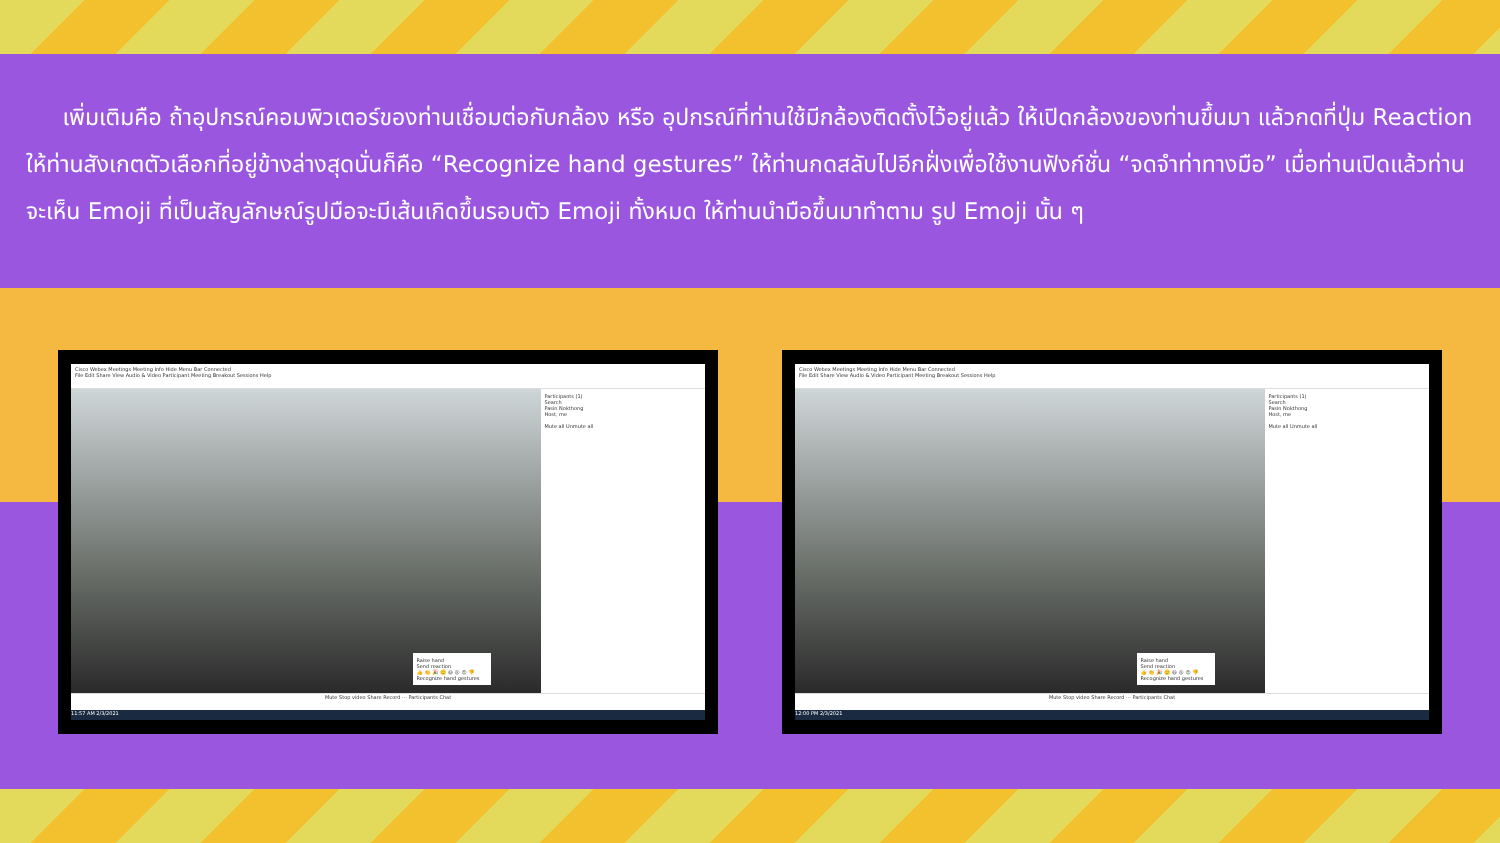เพิ่มเติมคือ ถ้าอุปกรณ์คอมพิวเตอร์ของท่านเชื่อมต่อกับกล้อง หรือ อุปกรณ์ที่ท่านใช้มีกล้องติดตั้งไว้อยู่แล้ว ให้เปิดกล้องของท่านขึ้นมา แล้วกดที่ปุ่ม Reaction ให้ท่านสังเกตตัวเลือกที่อยู่ข้างล่างสุดนั่นก็คือ “Recognize hand gestures” ให้ท่านกดสลับไปอีกฝั่งเพื่อใช้งานฟังก์ชั่น “จดจำท่าทางมือ” เมื่อท่านเปิดแล้วท่านจะเห็น Emoji ที่เป็นสัญลักษณ์รูปมือจะมีเส้นเกิดขึ้นรอบตัว Emoji ทั้งหมด ให้ท่านนำมือขึ้นมาทำตาม รูป Emoji นั้น ๆ
Cisco Webex Meetings Meeting Info Hide Menu Bar Connected
File Edit Share View Audio & Video Participant Meeting Breakout Sessions Help
Raise hand
Send reaction
👍 👏 🎉 🙂 😆 😮 😟 👎
Recognize hand gestures
Participants (1)
Search
Pasin Nokthong
Host, me
Mute all Unmute all
Mute Stop video Share Record ··· Participants Chat
11:57 AM 2/3/2021
Cisco Webex Meetings Meeting Info Hide Menu Bar Connected
File Edit Share View Audio & Video Participant Meeting Breakout Sessions Help
Raise hand
Send reaction
👍 👏 🎉 🙂 😆 😮 😟 👎
Recognize hand gestures
Participants (1)
Search
Pasin Nokthong
Host, me
Mute all Unmute all
Mute Stop video Share Record ··· Participants Chat
12:00 PM 2/3/2021